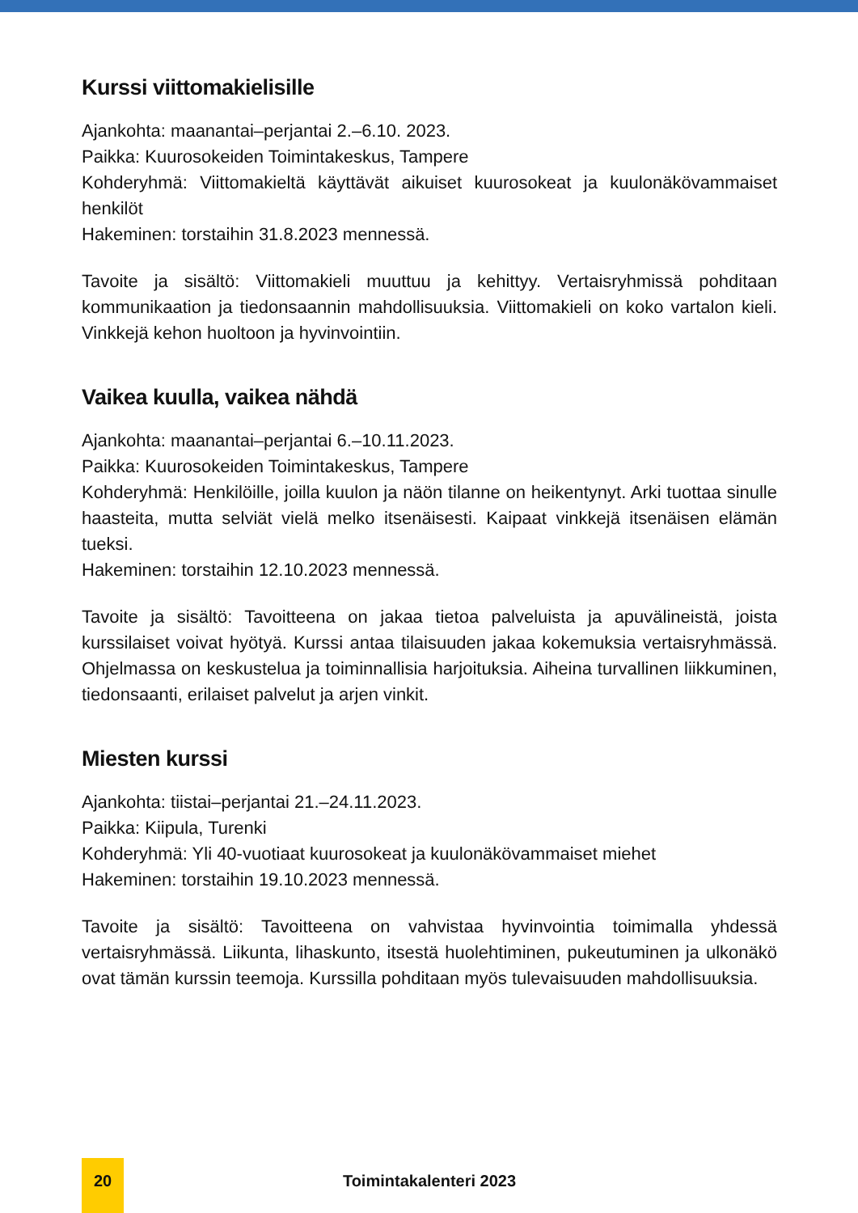Kurssi viittomakielisille
Ajankohta: maanantai–perjantai 2.–6.10. 2023.
Paikka: Kuurosokeiden Toimintakeskus, Tampere
Kohderyhmä: Viittomakieltä käyttävät aikuiset kuurosokeat ja kuulonäkövammaiset henkilöt
Hakeminen: torstaihin 31.8.2023 mennessä.
Tavoite ja sisältö: Viittomakieli muuttuu ja kehittyy. Vertaisryhmissä pohditaan kommunikaation ja tiedonsaannin mahdollisuuksia. Viittomakieli on koko vartalon kieli. Vinkkejä kehon huoltoon ja hyvinvointiin.
Vaikea kuulla, vaikea nähdä
Ajankohta: maanantai–perjantai 6.–10.11.2023.
Paikka: Kuurosokeiden Toimintakeskus, Tampere
Kohderyhmä: Henkilöille, joilla kuulon ja näön tilanne on heikentynyt. Arki tuottaa sinulle haasteita, mutta selviät vielä melko itsenäisesti. Kaipaat vinkkejä itsenäisen elämän tueksi.
Hakeminen: torstaihin 12.10.2023 mennessä.
Tavoite ja sisältö: Tavoitteena on jakaa tietoa palveluista ja apuvälineistä, joista kurssilaiset voivat hyötyä. Kurssi antaa tilaisuuden jakaa kokemuksia vertaisryhmässä. Ohjelmassa on keskustelua ja toiminnallisia harjoituksia. Aiheina turvallinen liikkuminen, tiedonsaanti, erilaiset palvelut ja arjen vinkit.
Miesten kurssi
Ajankohta: tiistai–perjantai 21.–24.11.2023.
Paikka: Kiipula, Turenki
Kohderyhmä: Yli 40-vuotiaat kuurosokeat ja kuulonäkövammaiset miehet
Hakeminen: torstaihin 19.10.2023 mennessä.
Tavoite ja sisältö: Tavoitteena on vahvistaa hyvinvointia toimimalla yhdessä vertaisryhmässä. Liikunta, lihaskunto, itsestä huolehtiminen, pukeutuminen ja ulkonäkö ovat tämän kurssin teemoja. Kurssilla pohditaan myös tulevaisuuden mahdollisuuksia.
20
Toimintakalenteri 2023